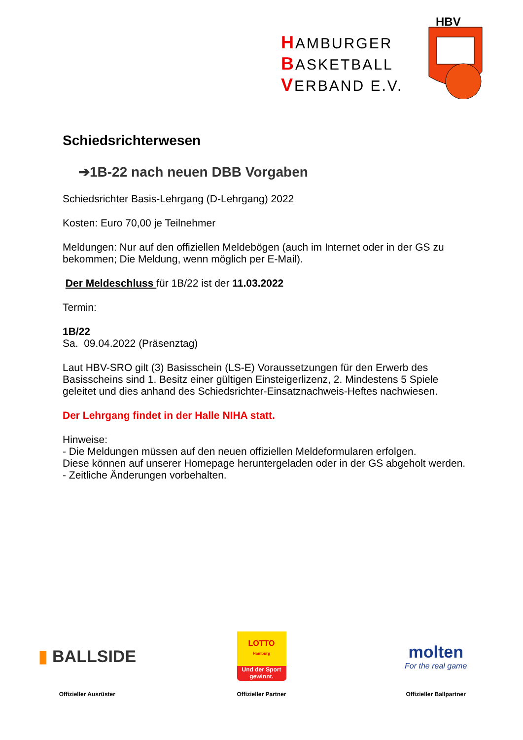HAMBURGER
BASKETBALL
VERBAND E.V.
HBV
Schiedsrichterwesen
➔1B-22 nach neuen DBB Vorgaben
Schiedsrichter Basis-Lehrgang (D-Lehrgang) 2022
Kosten: Euro 70,00 je Teilnehmer
Meldungen: Nur auf den offiziellen Meldebögen (auch im Internet oder in der GS zu bekommen; Die Meldung, wenn möglich per E-Mail).
Der Meldeschluss für 1B/22 ist der 11.03.2022
Termin:
1B/22
Sa. 09.04.2022 (Präsenztag)
Laut HBV-SRO gilt (3) Basisschein (LS-E) Voraussetzungen für den Erwerb des Basisscheins sind 1. Besitz einer gültigen Einsteigerlizenz, 2. Mindestens 5 Spiele geleitet und dies anhand des Schiedsrichter-Einsatznachweis-Heftes nachwiesen.
Der Lehrgang findet in der Halle NIHA statt.
Hinweise:
- Die Meldungen müssen auf den neuen offiziellen Meldeformularen erfolgen.
Diese können auf unserer Homepage heruntergeladen oder in der GS abgeholt werden.
- Zeitliche Änderungen vorbehalten.
▮ BALLSIDE
Offizieller Ausrüster
LOTTO
Hamburg
Und der Sport gewinnt.
Offizieller Partner
molten
For the real game
Offizieller Ballpartner